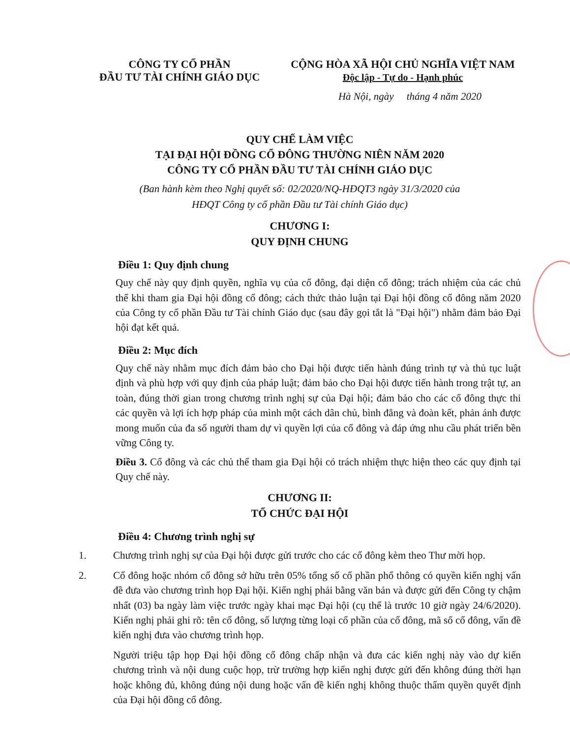CÔNG TY CỔ PHẦN
ĐẦU TƯ TÀI CHÍNH GIÁO DỤC
CỘNG HÒA XÃ HỘI CHỦ NGHĨA VIỆT NAM
Độc lập - Tự do - Hạnh phúc
Hà Nội, ngày tháng 4 năm 2020
QUY CHẾ LÀM VIỆC
TẠI ĐẠI HỘI ĐỒNG CỔ ĐÔNG THƯỜNG NIÊN NĂM 2020
CÔNG TY CỔ PHẦN ĐẦU TƯ TÀI CHÍNH GIÁO DỤC
(Ban hành kèm theo Nghị quyết số: 02/2020/NQ-HĐQT3 ngày 31/3/2020 của
HĐQT Công ty cổ phần Đầu tư Tài chính Giáo dục)
CHƯƠNG I:
QUY ĐỊNH CHUNG
Điều 1: Quy định chung
Quy chế này quy định quyền, nghĩa vụ của cổ đông, đại diện cổ đông; trách nhiệm của các chủ thể khi tham gia Đại hội đồng cổ đông; cách thức thảo luận tại Đại hội đồng cổ đông năm 2020 của Công ty cổ phần Đầu tư Tài chính Giáo dục (sau đây gọi tắt là "Đại hội") nhằm đảm bảo Đại hội đạt kết quả.
Điều 2: Mục đích
Quy chế này nhằm mục đích đảm bảo cho Đại hội được tiến hành đúng trình tự và thủ tục luật định và phù hợp với quy định của pháp luật; đảm bảo cho Đại hội được tiến hành trong trật tự, an toàn, đúng thời gian trong chương trình nghị sự của Đại hội; đảm bảo cho các cổ đông thực thi các quyền và lợi ích hợp pháp của mình một cách dân chủ, bình đẳng và đoàn kết, phản ánh được mong muốn của đa số người tham dự vì quyền lợi của cổ đông và đáp ứng nhu cầu phát triển bền vững Công ty.
Điều 3. Cổ đông và các chủ thể tham gia Đại hội có trách nhiệm thực hiện theo các quy định tại Quy chế này.
CHƯƠNG II:
TỔ CHỨC ĐẠI HỘI
Điều 4: Chương trình nghị sự
1. Chương trình nghị sự của Đại hội được gửi trước cho các cổ đông kèm theo Thư mời họp.
2. Cổ đông hoặc nhóm cổ đông sở hữu trên 05% tổng số cổ phần phổ thông có quyền kiến nghị vấn đề đưa vào chương trình họp Đại hội. Kiến nghị phải bằng văn bản và được gửi đến Công ty chậm nhất (03) ba ngày làm việc trước ngày khai mạc Đại hội (cụ thể là trước 10 giờ ngày 24/6/2020). Kiến nghị phải ghi rõ: tên cổ đông, số lượng từng loại cổ phần của cổ đông, mã số cổ đông, vấn đề kiến nghị đưa vào chương trình họp.
Người triệu tập họp Đại hội đồng cổ đông chấp nhận và đưa các kiến nghị này vào dự kiến chương trình và nội dung cuộc họp, trừ trường hợp kiến nghị được gửi đến không đúng thời hạn hoặc không đủ, không đúng nội dung hoặc vấn đề kiến nghị không thuộc thẩm quyền quyết định của Đại hội đồng cổ đông.